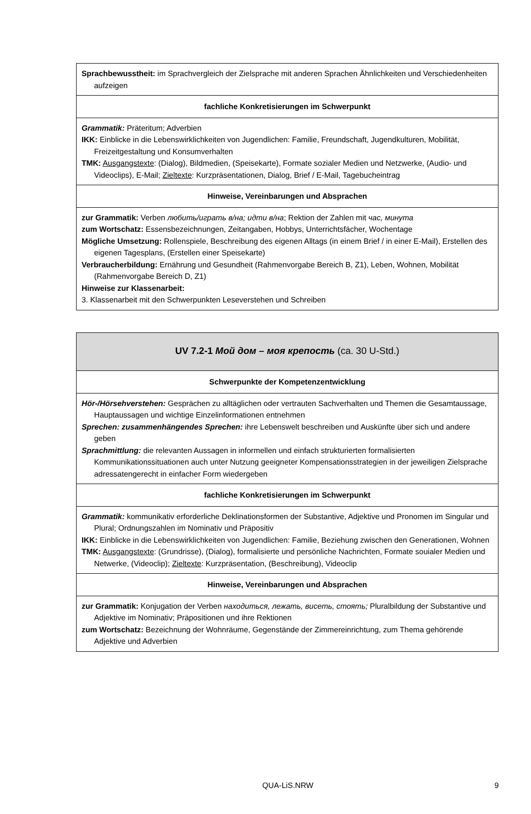| Sprachbewusstheit: im Sprachvergleich der Zielsprache mit anderen Sprachen Ähnlichkeiten und Verschiedenheiten aufzeigen |
| fachliche Konkretisierungen im Schwerpunkt |
| Grammatik: Präteritum; Adverbien IKK: Einblicke in die Lebenswirklichkeiten von Jugendlichen: Familie, Freundschaft, Jugendkulturen, Mobilität, Freizeitgestaltung und Konsumverhalten TMK: Ausgangstexte : (Dialog), Bildmedien, (Speisekarte), Formate sozialer Medien und Netzwerke, (Audio- und Videoclips), E-Mail; Zieltexte : Kurzpräsentationen, Dialog, Brief / E-Mail, Tagebucheintrag |
| Hinweise, Vereinbarungen und Absprachen |
| zur Grammatik: Verben любить/играть в/на; идти в/на ; Rektion der Zahlen mit час, минута zum Wortschatz: Essensbezeichnungen, Zeitangaben, Hobbys, Unterrichtsfächer, Wochentage Mögliche Umsetzung: Rollenspiele, Beschreibung des eigenen Alltags (in einem Brief / in einer E-Mail), Erstellen des eigenen Tagesplans, (Erstellen einer Speisekarte) Verbraucherbildung: Ernährung und Gesundheit (Rahmenvorgabe Bereich B, Z1), Leben, Wohnen, Mobilität (Rahmenvorgabe Bereich D, Z1) Hinweise zur Klassenarbeit: 3. Klassenarbeit mit den Schwerpunkten Leseverstehen und Schreiben |
| UV 7.2-1 Мой дом – моя крепость (ca. 30 U-Std.) |
| Schwerpunkte der Kompetenzentwicklung |
| Hör-/Hörsehverstehen: Gesprächen zu alltäglichen oder vertrauten Sachverhalten und Themen die Gesamtaussage, Hauptaussagen und wichtige Einzelinformationen entnehmen Sprechen: zusammenhängendes Sprechen: ihre Lebenswelt beschreiben und Auskünfte über sich und andere geben Sprachmittlung: die relevanten Aussagen in informellen und einfach strukturierten formalisierten Kommunikationssituationen auch unter Nutzung geeigneter Kompensationsstrategien in der jeweiligen Zielsprache adressatengerecht in einfacher Form wiedergeben |
| fachliche Konkretisierungen im Schwerpunkt |
| Grammatik: kommunikativ erforderliche Deklinationsformen der Substantive, Adjektive und Pronomen im Singular und Plural; Ordnungszahlen im Nominativ und Präpositiv IKK: Einblicke in die Lebenswirklichkeiten von Jugendlichen: Familie, Beziehung zwischen den Generationen, Wohnen TMK: Ausgangstexte : (Grundrisse), (Dialog), formalisierte und persönliche Nachrichten, Formate souialer Medien und Netwerke, (Videoclip); Zieltexte : Kurzpräsentation, (Beschreibung), Videoclip |
| Hinweise, Vereinbarungen und Absprachen |
| zur Grammatik: Konjugation der Verben находиться, лежать, висеть, стоять; Pluralbildung der Substantive und Adjektive im Nominativ; Präpositionen und ihre Rektionen zum Wortschatz: Bezeichnung der Wohnräume, Gegenstände der Zimmereinrichtung, zum Thema gehörende Adjektive und Adverbien |
QUA-LiS.NRW 9